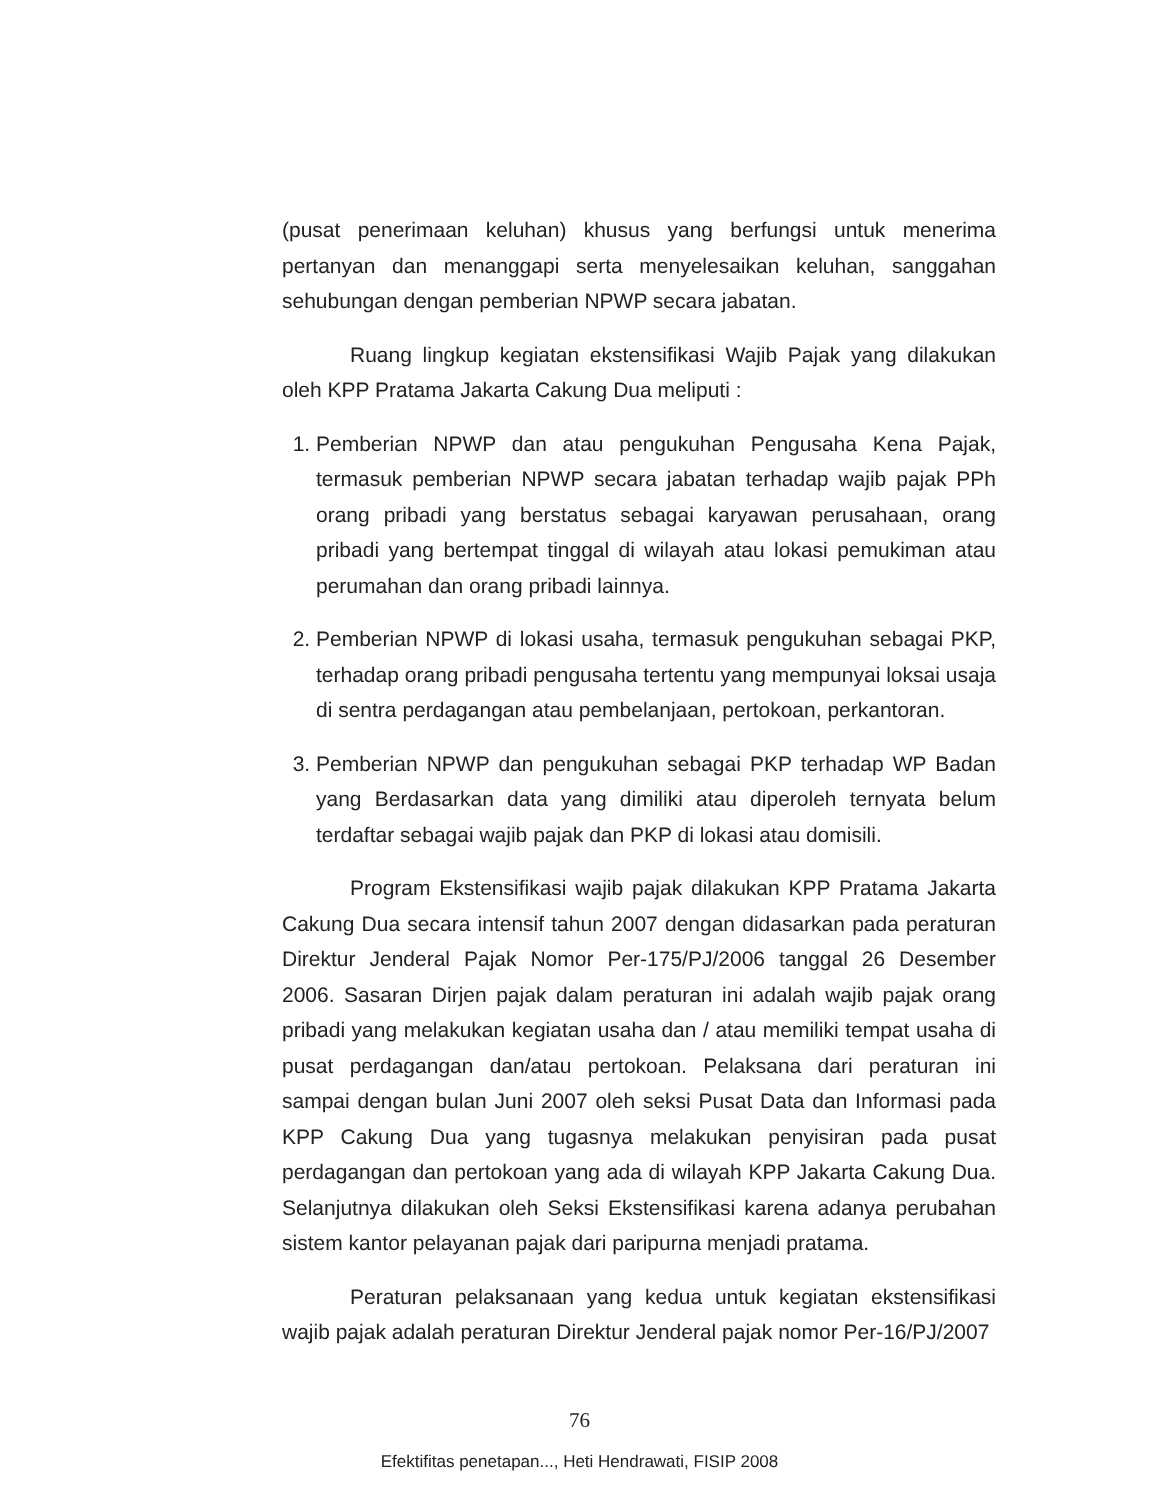(pusat penerimaan keluhan) khusus yang berfungsi untuk menerima pertanyan dan menanggapi serta menyelesaikan keluhan, sanggahan sehubungan dengan pemberian NPWP secara jabatan.
Ruang lingkup kegiatan ekstensifikasi Wajib Pajak yang dilakukan oleh KPP Pratama Jakarta Cakung Dua meliputi :
1. Pemberian NPWP dan atau pengukuhan Pengusaha Kena Pajak, termasuk pemberian NPWP secara jabatan terhadap wajib pajak PPh orang pribadi yang berstatus sebagai karyawan perusahaan, orang pribadi yang bertempat tinggal di wilayah atau lokasi pemukiman atau perumahan dan orang pribadi lainnya.
2. Pemberian NPWP di lokasi usaha, termasuk pengukuhan sebagai PKP, terhadap orang pribadi pengusaha tertentu yang mempunyai loksai usaja di sentra perdagangan atau pembelanjaan, pertokoan, perkantoran.
3. Pemberian NPWP dan pengukuhan sebagai PKP terhadap WP Badan yang Berdasarkan data yang dimiliki atau diperoleh ternyata belum terdaftar sebagai wajib pajak dan PKP di lokasi atau domisili.
Program Ekstensifikasi wajib pajak dilakukan KPP Pratama Jakarta Cakung Dua secara intensif tahun 2007 dengan didasarkan pada peraturan Direktur Jenderal Pajak Nomor Per-175/PJ/2006 tanggal 26 Desember 2006. Sasaran Dirjen pajak dalam peraturan ini adalah wajib pajak orang pribadi yang melakukan kegiatan usaha dan / atau memiliki tempat usaha di pusat perdagangan dan/atau pertokoan. Pelaksana dari peraturan ini sampai dengan bulan Juni 2007 oleh seksi Pusat Data dan Informasi pada KPP Cakung Dua yang tugasnya melakukan penyisiran pada pusat perdagangan dan pertokoan yang ada di wilayah KPP Jakarta Cakung Dua. Selanjutnya dilakukan oleh Seksi Ekstensifikasi karena adanya perubahan sistem kantor pelayanan pajak dari paripurna menjadi pratama.
Peraturan pelaksanaan yang kedua untuk kegiatan ekstensifikasi wajib pajak adalah peraturan Direktur Jenderal pajak nomor Per-16/PJ/2007
76
Efektifitas penetapan..., Heti Hendrawati, FISIP 2008